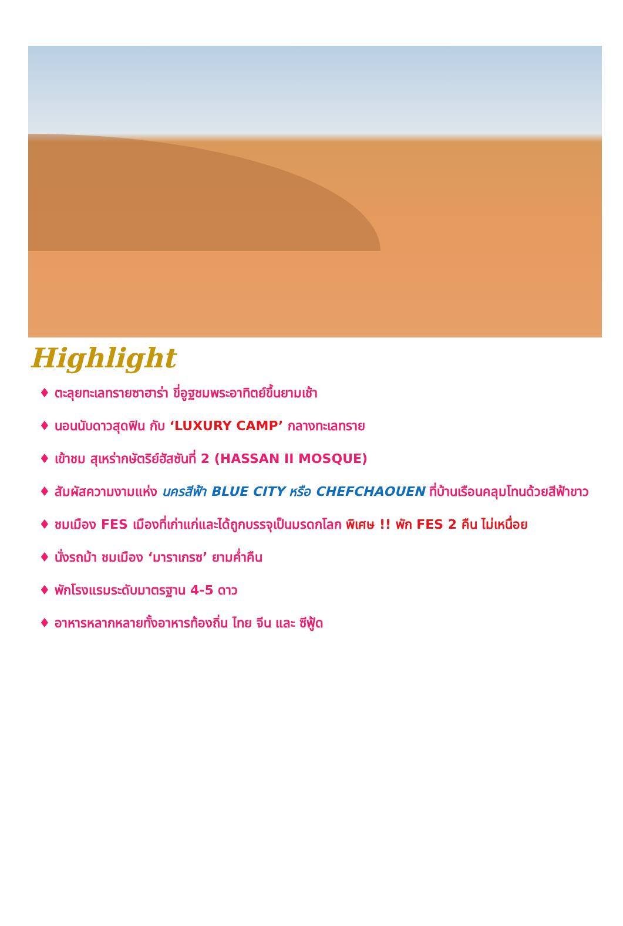Highlight
♦ ตะลุยทะเลทรายซาฮาร่า ขี่อูฐชมพระอาทิตย์ขึ้นยามเช้า
♦ นอนนับดาวสุดฟิน กับ ‘LUXURY CAMP’ กลางทะเลทราย
♦ เข้าชม สุเหร่ากษัตริย์ฮัสซันที่ 2 (HASSAN II MOSQUE)
♦ สัมผัสความงามแห่ง นครสีฟ้า BLUE CITY หรือ CHEFCHAOUEN ที่บ้านเรือนคลุมโทนด้วยสีฟ้าขาว
♦ ชมเมือง FES เมืองที่เก่าแก่และได้ถูกบรรจุเป็นมรดกโลก พิเศษ !! พัก FES 2 คืน ไม่เหนื่อย
♦ นั่งรถม้า ชมเมือง ‘มาราเกรซ’ ยามค่ำคืน
♦ พักโรงแรมระดับมาตรฐาน 4-5 ดาว
♦ อาหารหลากหลายทั้งอาหารท้องถิ่น ไทย จีน และ ซีฟู้ด